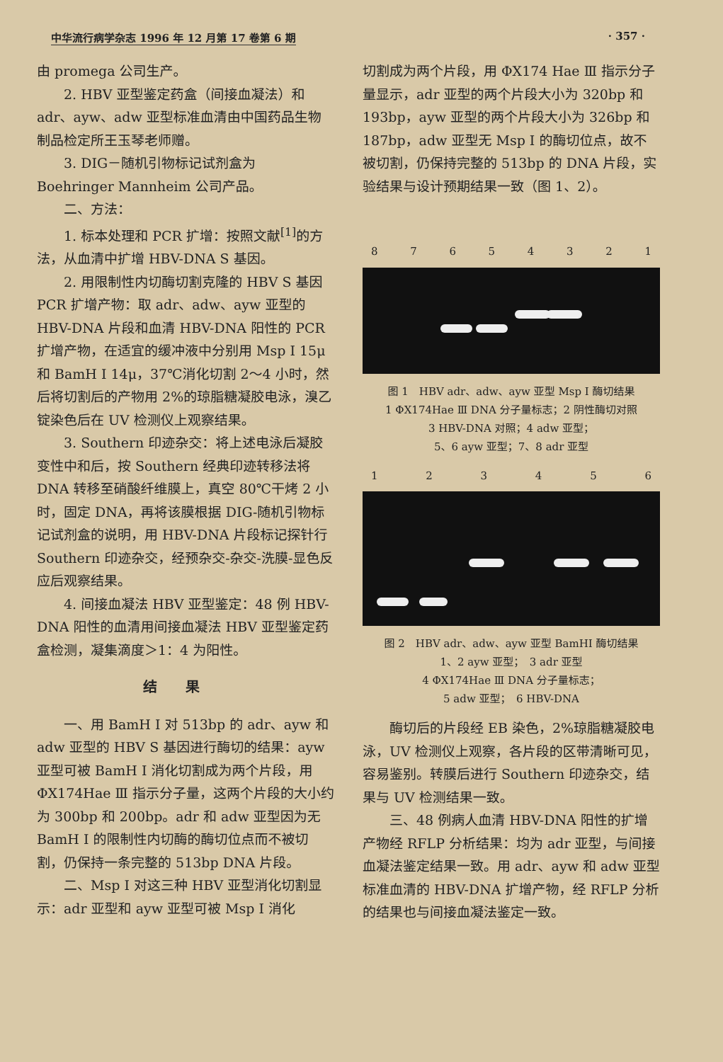中华流行病学杂志 1996 年 12 月第 17 卷第 6 期 · 357 ·
由 promega 公司生产。
2. HBV 亚型鉴定药盒（间接血凝法）和 adr、ayw、adw 亚型标准血清由中国药品生物制品检定所王玉琴老师赠。
3. DIG－随机引物标记试剂盒为 Boehringer Mannheim 公司产品。
二、方法：
1. 标本处理和 PCR 扩增：按照文献<sup>[1]</sup>的方法，从血清中扩增 HBV-DNA S 基因。
2. 用限制性内切酶切割克隆的 HBV S 基因 PCR 扩增产物：取 adr、adw、ayw 亚型的 HBV-DNA 片段和血清 HBV-DNA 阳性的 PCR 扩增产物，在适宜的缓冲液中分别用 Msp Ⅰ 15μ 和 BamH Ⅰ 14μ，37℃消化切割 2～4 小时，然后将切割后的产物用 2%的琼脂糖凝胶电泳，溴乙锭染色后在 UV 检测仪上观察结果。
3. Southern 印迹杂交：将上述电泳后凝胶变性中和后，按 Southern 经典印迹转移法将 DNA 转移至硝酸纤维膜上，真空 80℃干烤 2 小时，固定 DNA，再将该膜根据 DIG-随机引物标记试剂盒的说明，用 HBV-DNA 片段标记探针行 Southern 印迹杂交，经预杂交-杂交-洗膜-显色反应后观察结果。
4. 间接血凝法 HBV 亚型鉴定：48 例 HBV-DNA 阳性的血清用间接血凝法 HBV 亚型鉴定药盒检测，凝集滴度＞1：4 为阳性。
结果
一、用 BamH Ⅰ 对 513bp 的 adr、ayw 和 adw 亚型的 HBV S 基因进行酶切的结果：ayw 亚型可被 BamH Ⅰ 消化切割成为两个片段，用 ΦX174Hae Ⅲ 指示分子量，这两个片段的大小约为 300bp 和 200bp。adr 和 adw 亚型因为无 BamH Ⅰ 的限制性内切酶的酶切位点而不被切割，仍保持一条完整的 513bp DNA 片段。
二、Msp Ⅰ 对这三种 HBV 亚型消化切割显示：adr 亚型和 ayw 亚型可被 Msp Ⅰ 消化
切割成为两个片段，用 ΦX174 Hae Ⅲ 指示分子量显示，adr 亚型的两个片段大小为 320bp 和 193bp，ayw 亚型的两个片段大小为 326bp 和 187bp，adw 亚型无 Msp Ⅰ 的酶切位点，故不被切割，仍保持完整的 513bp 的 DNA 片段，实验结果与设计预期结果一致（图 1、2）。
8 7 6 5 4 3 2 1
图 1　HBV adr、adw、ayw 亚型 Msp Ⅰ 酶切结果
1 ΦX174Hae Ⅲ DNA 分子量标志；2 阴性酶切对照
3 HBV-DNA 对照；4 adw 亚型；
5、6 ayw 亚型；7、8 adr 亚型
1 2 3 4 5 6
图 2　HBV adr、adw、ayw 亚型 BamHI 酶切结果
1、2 ayw 亚型；　3 adr 亚型
4 ΦX174Hae Ⅲ DNA 分子量标志；
5 adw 亚型；　6 HBV-DNA
酶切后的片段经 EB 染色，2%琼脂糖凝胶电泳，UV 检测仪上观察，各片段的区带清晰可见，容易鉴别。转膜后进行 Southern 印迹杂交，结果与 UV 检测结果一致。
三、48 例病人血清 HBV-DNA 阳性的扩增产物经 RFLP 分析结果：均为 adr 亚型，与间接血凝法鉴定结果一致。用 adr、ayw 和 adw 亚型标准血清的 HBV-DNA 扩增产物，经 RFLP 分析的结果也与间接血凝法鉴定一致。